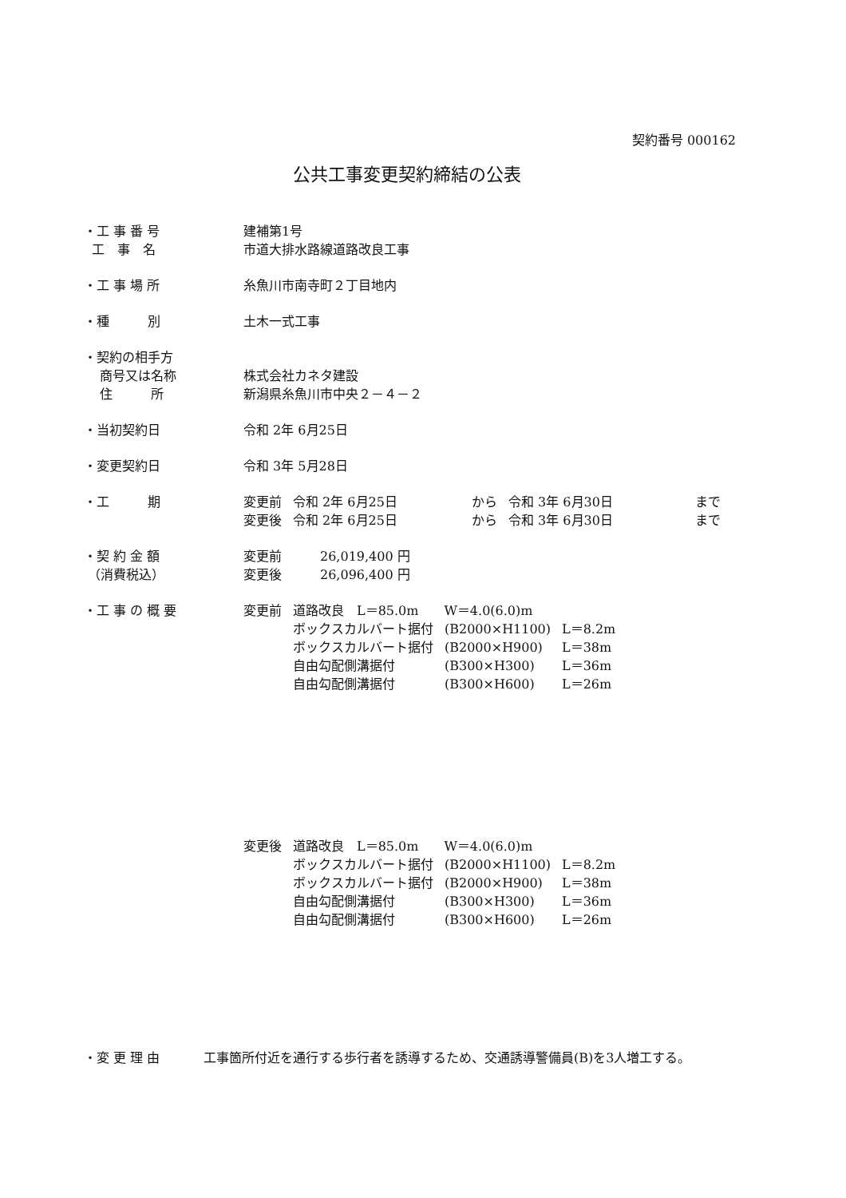契約番号 000162
公共工事変更契約締結の公表
・工 事 番 号 建補第1号
工　事　名 市道大排水路線道路改良工事
・工 事 場 所 糸魚川市南寺町２丁目地内
・種　　　別 土木一式工事
・契約の相手方
商号又は名称 株式会社カネタ建設
住　　　所 新潟県糸魚川市中央２－４－２
・当初契約日 令和 2年 6月25日
・変更契約日 令和 3年 5月28日
・工　　　期
| 変更前 | 令和 2年 6月25日 | から | 令和 3年 6月30日 | まで |
| 変更後 | 令和 2年 6月25日 | から | 令和 3年 6月30日 | まで |
・契 約 金 額 変更前　　　26,019,400 円
（消費税込） 変更後　　　26,096,400 円
・工 事 の 概 要
| 変更前 | 道路改良 L＝85.0m W＝4.0(6.0)m | | |
| | ボックスカルバート据付 | (B2000×H1100) | L＝8.2m |
| | ボックスカルバート据付 | (B2000×H900) | L＝38m |
| | 自由勾配側溝据付 | (B300×H300) | L＝36m |
| | 自由勾配側溝据付 | (B300×H600) | L＝26m |
| 変更後 | 道路改良 L＝85.0m W＝4.0(6.0)m | | |
| | ボックスカルバート据付 | (B2000×H1100) | L＝8.2m |
| | ボックスカルバート据付 | (B2000×H900) | L＝38m |
| | 自由勾配側溝据付 | (B300×H300) | L＝36m |
| | 自由勾配側溝据付 | (B300×H600) | L＝26m |
・変 更 理 由 工事箇所付近を通行する歩行者を誘導するため、交通誘導警備員(B)を3人増工する。